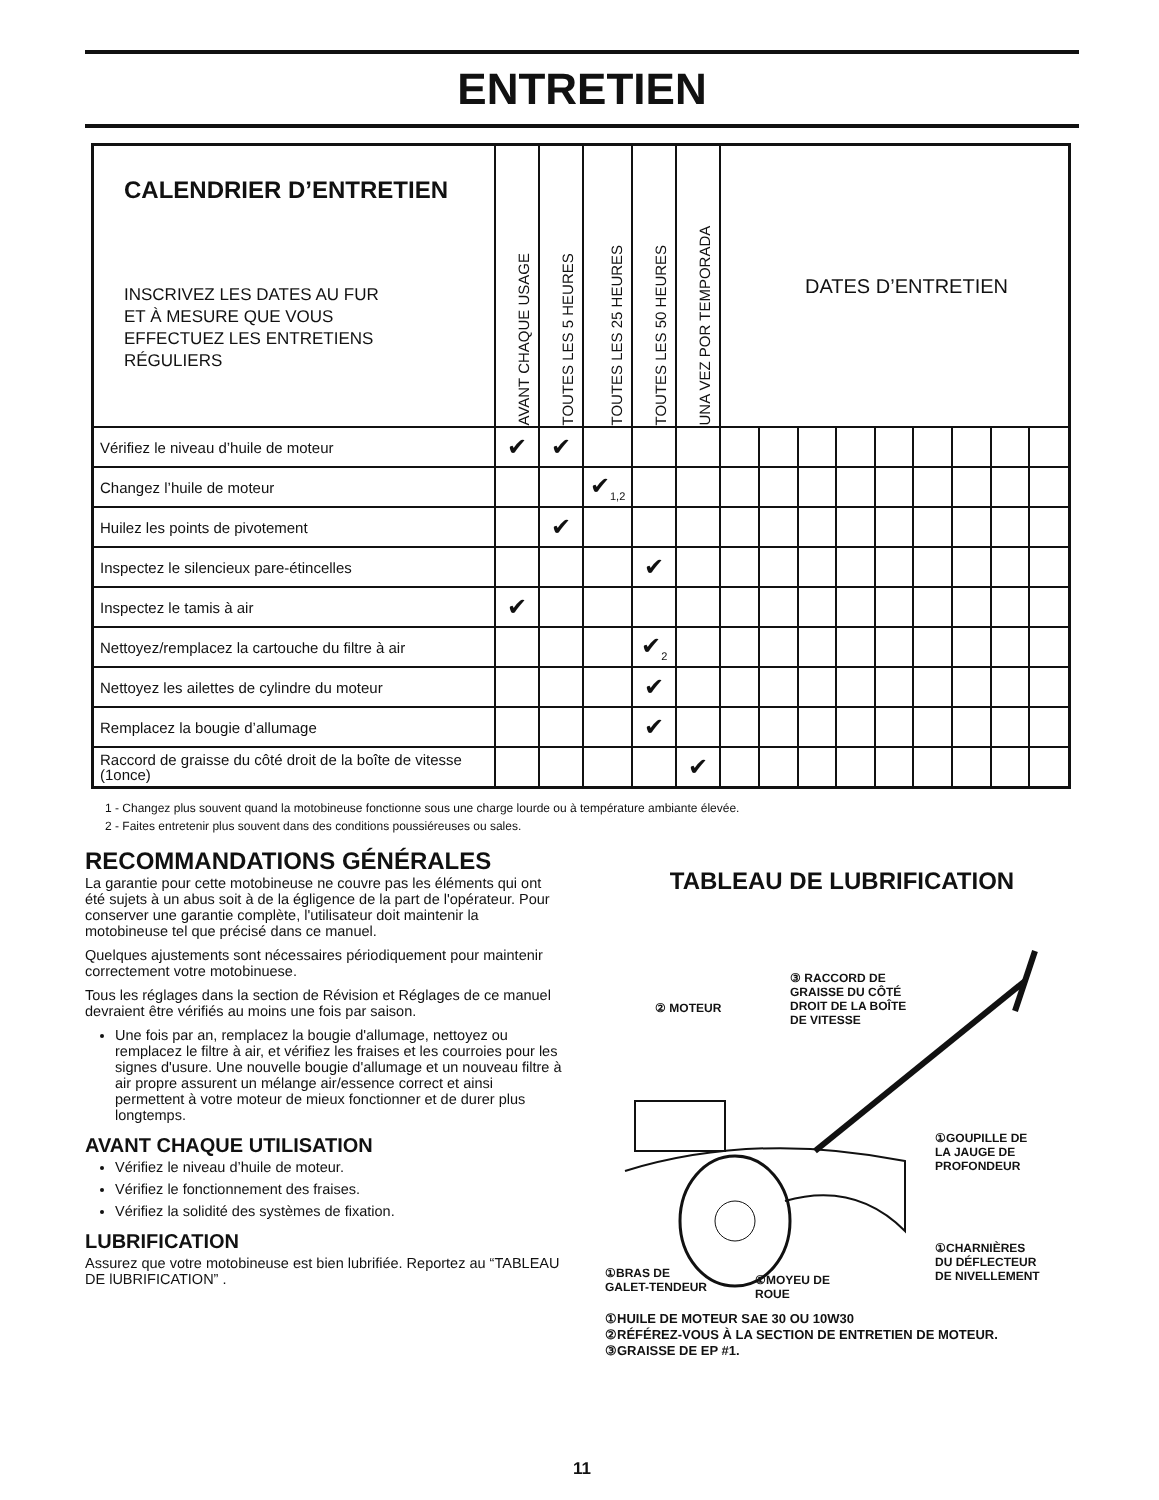ENTRETIEN
| CALENDRIER D’ENTRETIEN INSCRIVEZ LES DATES AU FUR ET À MESURE QUE VOUS EFFECTUEZ LES ENTRETIENS RÉGULIERS | AVANT CHAQUE USAGE | TOUTES LES 5 HEURES | TOUTES LES 25 HEURES | TOUTES LES 50 HEURES | UNA VEZ POR TEMPORADA | DATES D’ENTRETIEN | | | | | | | | |
| Vérifiez le niveau d’huile de moteur | ✔ | ✔ | | | | | | | | | | | | |
| Changez l’huile de moteur | | | ✔<sub>1,2</sub> | | | | | | | | | | | |
| Huilez les points de pivotement | | ✔ | | | | | | | | | | | | |
| Inspectez le silencieux pare-étincelles | | | | ✔ | | | | | | | | | | |
| Inspectez le tamis à air | ✔ | | | | | | | | | | | | | |
| Nettoyez/remplacez la cartouche du filtre à air | | | | ✔<sub>2</sub> | | | | | | | | | | |
| Nettoyez les ailettes de cylindre du moteur | | | | ✔ | | | | | | | | | | |
| Remplacez la bougie d’allumage | | | | ✔ | | | | | | | | | | |
| Raccord de graisse du côté droit de la boîte de vitesse (1once) | | | | | ✔ | | | | | | | | | |
1 - Changez plus souvent quand la motobineuse fonctionne sous une charge lourde ou à température ambiante élevée.
2 - Faites entretenir plus souvent dans des conditions poussiéreuses ou sales.
RECOMMANDATIONS GÉNÉRALES
La garantie pour cette motobineuse ne couvre pas les éléments qui ont été sujets à un abus soit à de la égligence de la part de l'opérateur. Pour conserver une garantie complète, l'utilisateur doit maintenir la motobineuse tel que précisé dans ce manuel.
Quelques ajustements sont nécessaires périodiquement pour maintenir correctement votre motobinuese.
Tous les réglages dans la section de Révision et Réglages de ce manuel devraient être vérifiés au moins une fois par saison.
Une fois par an, remplacez la bougie d'allumage, nettoyez ou remplacez le filtre à air, et vérifiez les fraises et les courroies pour les signes d'usure. Une nouvelle bougie d'allumage et un nouveau filtre à air propre assurent un mélange air/essence correct et ainsi permettent à votre moteur de mieux fonctionner et de durer plus longtemps.
AVANT CHAQUE UTILISATION
Vérifiez le niveau d’huile de moteur.
Vérifiez le fonctionnement des fraises.
Vérifiez la solidité des systèmes de fixation.
LUBRIFICATION
Assurez que votre motobineuse est bien lubrifiée. Reportez au “TABLEAU DE lUBRIFICATION” .
TABLEAU DE LUBRIFICATION
③ RACCORD DE
GRAISSE DU CÔTÉ
DROIT DE LA BOÎTE
DE VITESSE
② MOTEUR
①GOUPILLE DE
LA JAUGE DE
PROFONDEUR
①CHARNIÈRES
DU DÉFLECTEUR
DE NIVELLEMENT
①BRAS DE
GALET-TENDEUR
①MOYEU DE
ROUE
①HUILE DE MOTEUR SAE 30 OU 10W30
②RÉFÉREZ-VOUS À LA SECTION DE ENTRETIEN DE MOTEUR.
③GRAISSE DE EP #1.
11